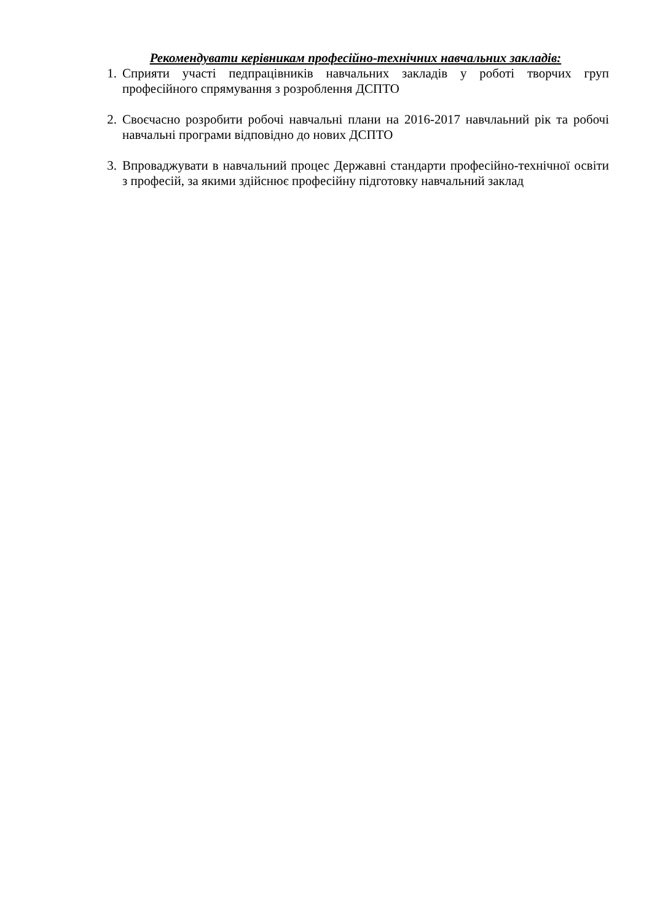Рекомендувати керівникам професійно-технічних навчальних закладів:
1. Сприяти участі педпрацівників навчальних закладів у роботі творчих груп професійного спрямування з розроблення ДСПТО
2. Своєчасно розробити робочі навчальні плани на 2016-2017 навчлаьний рік та робочі навчальні програми відповідно до нових ДСПТО
3. Впроваджувати в навчальний процес Державні стандарти професійно-технічної освіти з професій, за якими здійснює професійну підготовку навчальний заклад